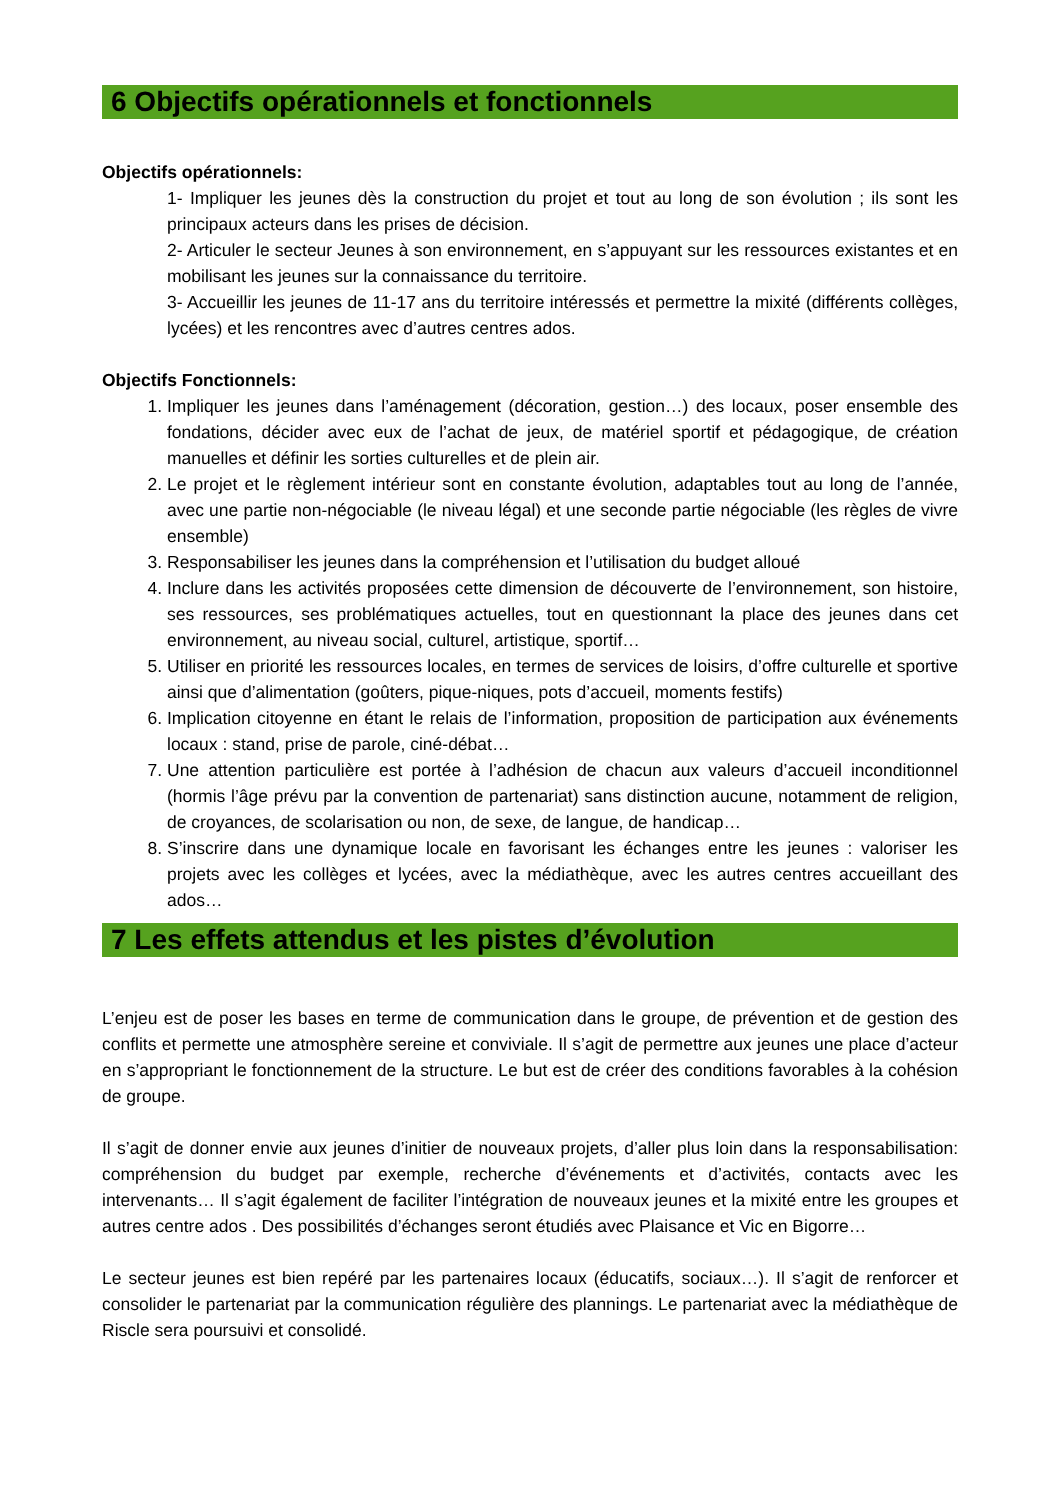6 Objectifs opérationnels et fonctionnels
Objectifs opérationnels:
1- Impliquer les jeunes dès la construction du projet et tout au long de son évolution ; ils sont les principaux acteurs dans les prises de décision.
2- Articuler le secteur Jeunes à son environnement, en s’appuyant sur les ressources existantes et en mobilisant les jeunes sur la connaissance du territoire.
3- Accueillir les jeunes de 11-17 ans du territoire intéressés et permettre la mixité (différents collèges, lycées) et les rencontres avec d’autres centres ados.
Objectifs Fonctionnels:
1. Impliquer les jeunes dans l’aménagement (décoration, gestion…) des locaux, poser ensemble des fondations, décider avec eux de l’achat de jeux, de matériel sportif et pédagogique, de création manuelles et définir les sorties culturelles et de plein air.
2. Le projet et le règlement intérieur sont en constante évolution, adaptables tout au long de l’année, avec une partie non-négociable (le niveau légal) et une seconde partie négociable (les règles de vivre ensemble)
3. Responsabiliser les jeunes dans la compréhension et l’utilisation du budget alloué
4. Inclure dans les activités proposées cette dimension de découverte de l’environnement, son histoire, ses ressources, ses problématiques actuelles, tout en questionnant la place des jeunes dans cet environnement, au niveau social, culturel, artistique, sportif…
5. Utiliser en priorité les ressources locales, en termes de services de loisirs, d’offre culturelle et sportive ainsi que d’alimentation (goûters, pique-niques, pots d’accueil, moments festifs)
6. Implication citoyenne en étant le relais de l’information, proposition de participation aux événements locaux : stand, prise de parole, ciné-débat…
7. Une attention particulière est portée à l’adhésion de chacun aux valeurs d’accueil inconditionnel (hormis l’âge prévu par la convention de partenariat) sans distinction aucune, notamment de religion, de croyances, de scolarisation ou non, de sexe, de langue, de handicap…
8. S’inscrire dans une dynamique locale en favorisant les échanges entre les jeunes : valoriser les projets avec les collèges et lycées, avec la médiathèque, avec les autres centres accueillant des ados…
7 Les effets attendus et les pistes d’évolution
L’enjeu est de poser les bases en terme de communication dans le groupe, de prévention et de gestion des conflits et permette une atmosphère sereine et conviviale. Il s’agit de permettre aux jeunes une place d’acteur en s’appropriant le fonctionnement de la structure. Le but est de créer des conditions favorables à la cohésion de groupe.
Il s’agit de donner envie aux jeunes d’initier de nouveaux projets, d’aller plus loin dans la responsabilisation: compréhension du budget par exemple, recherche d’événements et d’activités, contacts avec les intervenants… Il s’agit également de faciliter l’intégration de nouveaux jeunes et la mixité entre les groupes et autres centre ados . Des possibilités d’échanges seront étudiés avec Plaisance et Vic en Bigorre…
Le secteur jeunes est bien repéré par les partenaires locaux (éducatifs, sociaux…). Il s’agit de renforcer et consolider le partenariat par la communication régulière des plannings. Le partenariat avec la médiathèque de Riscle sera poursuivi et consolidé.